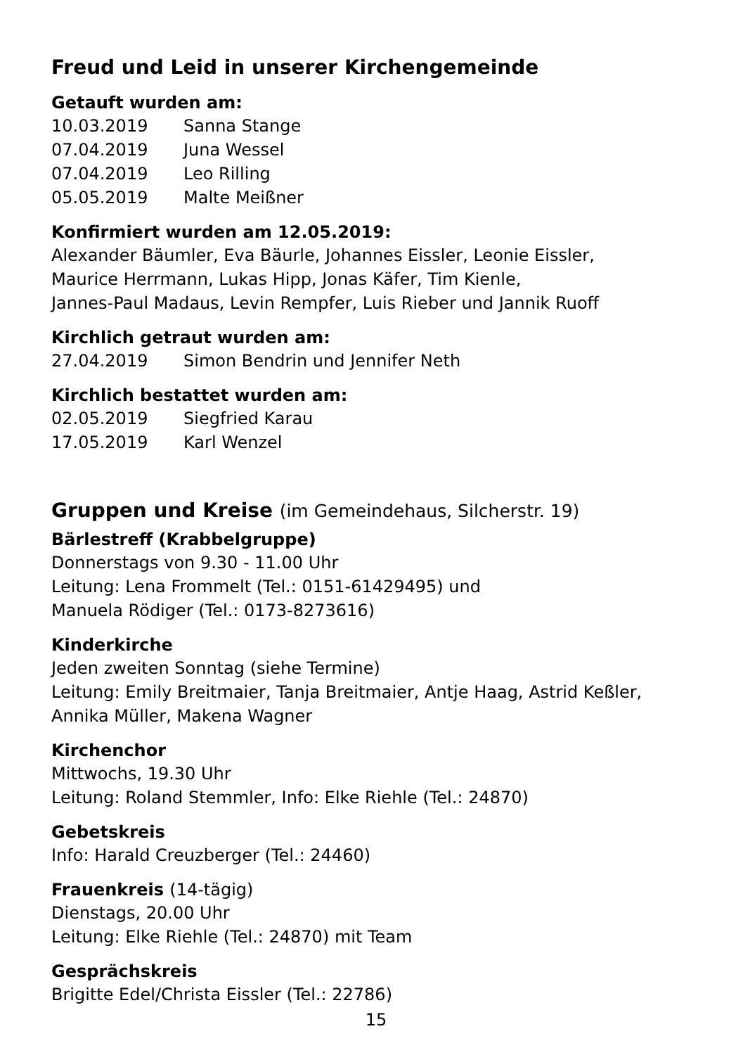Freud und Leid in unserer Kirchengemeinde
Getauft wurden am:
10.03.2019 Sanna Stange
07.04.2019 Juna Wessel
07.04.2019 Leo Rilling
05.05.2019 Malte Meißner
Konfirmiert wurden am 12.05.2019:
Alexander Bäumler, Eva Bäurle, Johannes Eissler, Leonie Eissler,
Maurice Herrmann, Lukas Hipp, Jonas Käfer, Tim Kienle,
Jannes-Paul Madaus, Levin Rempfer, Luis Rieber und Jannik Ruoff
Kirchlich getraut wurden am:
27.04.2019 Simon Bendrin und Jennifer Neth
Kirchlich bestattet wurden am:
02.05.2019 Siegfried Karau
17.05.2019 Karl Wenzel
Gruppen und Kreise (im Gemeindehaus, Silcherstr. 19)
Bärlestreff (Krabbelgruppe)
Donnerstags von 9.30 - 11.00 Uhr
Leitung: Lena Frommelt (Tel.: 0151-61429495) und
Manuela Rödiger (Tel.: 0173-8273616)
Kinderkirche
Jeden zweiten Sonntag (siehe Termine)
Leitung: Emily Breitmaier, Tanja Breitmaier, Antje Haag, Astrid Keßler,
Annika Müller, Makena Wagner
Kirchenchor
Mittwochs, 19.30 Uhr
Leitung: Roland Stemmler, Info: Elke Riehle (Tel.: 24870)
Gebetskreis
Info: Harald Creuzberger (Tel.: 24460)
Frauenkreis (14-tägig)
Dienstags, 20.00 Uhr
Leitung: Elke Riehle (Tel.: 24870) mit Team
Gesprächskreis
Brigitte Edel/Christa Eissler (Tel.: 22786)
15